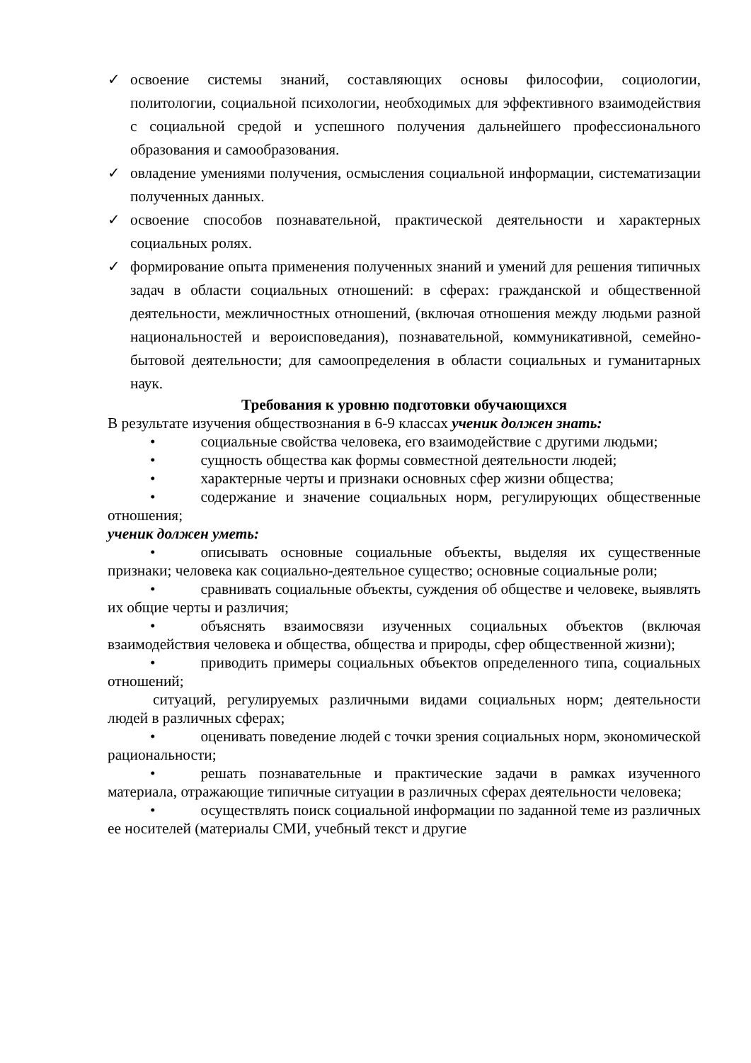✓ освоение системы знаний, составляющих основы философии, социологии, политологии, социальной психологии, необходимых для эффективного взаимодействия с социальной средой и успешного получения дальнейшего профессионального образования и самообразования.
✓ овладение умениями получения, осмысления социальной информации, систематизации полученных данных.
✓ освоение способов познавательной, практической деятельности и характерных социальных ролях.
✓ формирование опыта применения полученных знаний и умений для решения типичных задач в области социальных отношений: в сферах: гражданской и общественной деятельности, межличностных отношений, (включая отношения между людьми разной национальностей и вероисповедания), познавательной, коммуникативной, семейно-бытовой деятельности; для самоопределения в области социальных и гуманитарных наук.
Требования к уровню подготовки обучающихся
В результате изучения обществознания в 6-9 классах ученик должен знать:
• социальные свойства человека, его взаимодействие с другими людьми;
• сущность общества как формы совместной деятельности людей;
• характерные черты и признаки основных сфер жизни общества;
• содержание и значение социальных норм, регулирующих общественные отношения;
ученик должен уметь:
• описывать основные социальные объекты, выделяя их существенные признаки; человека как социально-деятельное существо; основные социальные роли;
• сравнивать социальные объекты, суждения об обществе и человеке, выявлять их общие черты и различия;
• объяснять взаимосвязи изученных социальных объектов (включая взаимодействия человека и общества, общества и природы, сфер общественной жизни);
• приводить примеры социальных объектов определенного типа, социальных отношений;
ситуаций, регулируемых различными видами социальных норм; деятельности людей в различных сферах;
• оценивать поведение людей с точки зрения социальных норм, экономической рациональности;
• решать познавательные и практические задачи в рамках изученного материала, отражающие типичные ситуации в различных сферах деятельности человека;
• осуществлять поиск социальной информации по заданной теме из различных ее носителей (материалы СМИ, учебный текст и другие